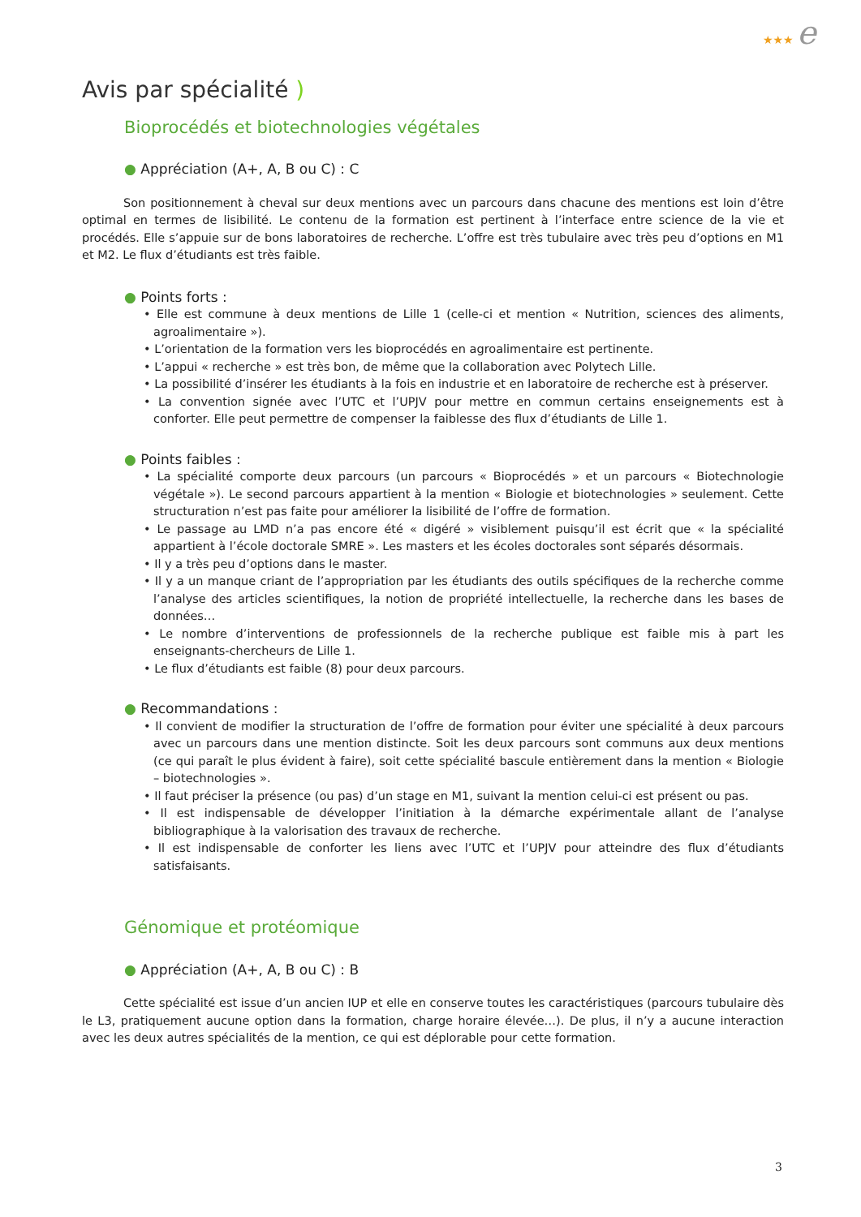★★★ e
Avis par spécialité )
Bioprocédés et biotechnologies végétales
● Appréciation (A+, A, B ou C) : C
Son positionnement à cheval sur deux mentions avec un parcours dans chacune des mentions est loin d’être optimal en termes de lisibilité. Le contenu de la formation est pertinent à l’interface entre science de la vie et procédés. Elle s’appuie sur de bons laboratoires de recherche. L’offre est très tubulaire avec très peu d’options en M1 et M2. Le flux d’étudiants est très faible.
● Points forts :
• Elle est commune à deux mentions de Lille 1 (celle-ci et mention « Nutrition, sciences des aliments, agroalimentaire »).
• L’orientation de la formation vers les bioprocédés en agroalimentaire est pertinente.
• L’appui « recherche » est très bon, de même que la collaboration avec Polytech Lille.
• La possibilité d’insérer les étudiants à la fois en industrie et en laboratoire de recherche est à préserver.
• La convention signée avec l’UTC et l’UPJV pour mettre en commun certains enseignements est à conforter. Elle peut permettre de compenser la faiblesse des flux d’étudiants de Lille 1.
● Points faibles :
• La spécialité comporte deux parcours (un parcours « Bioprocédés » et un parcours « Biotechnologie végétale »). Le second parcours appartient à la mention « Biologie et biotechnologies » seulement. Cette structuration n’est pas faite pour améliorer la lisibilité de l’offre de formation.
• Le passage au LMD n’a pas encore été « digéré » visiblement puisqu’il est écrit que « la spécialité appartient à l’école doctorale SMRE ». Les masters et les écoles doctorales sont séparés désormais.
• Il y a très peu d’options dans le master.
• Il y a un manque criant de l’appropriation par les étudiants des outils spécifiques de la recherche comme l’analyse des articles scientifiques, la notion de propriété intellectuelle, la recherche dans les bases de données…
• Le nombre d’interventions de professionnels de la recherche publique est faible mis à part les enseignants-chercheurs de Lille 1.
• Le flux d’étudiants est faible (8) pour deux parcours.
● Recommandations :
• Il convient de modifier la structuration de l’offre de formation pour éviter une spécialité à deux parcours avec un parcours dans une mention distincte. Soit les deux parcours sont communs aux deux mentions (ce qui paraît le plus évident à faire), soit cette spécialité bascule entièrement dans la mention « Biologie – biotechnologies ».
• Il faut préciser la présence (ou pas) d’un stage en M1, suivant la mention celui-ci est présent ou pas.
• Il est indispensable de développer l’initiation à la démarche expérimentale allant de l’analyse bibliographique à la valorisation des travaux de recherche.
• Il est indispensable de conforter les liens avec l’UTC et l’UPJV pour atteindre des flux d’étudiants satisfaisants.
Génomique et protéomique
● Appréciation (A+, A, B ou C) : B
Cette spécialité est issue d’un ancien IUP et elle en conserve toutes les caractéristiques (parcours tubulaire dès le L3, pratiquement aucune option dans la formation, charge horaire élevée…). De plus, il n’y a aucune interaction avec les deux autres spécialités de la mention, ce qui est déplorable pour cette formation.
3